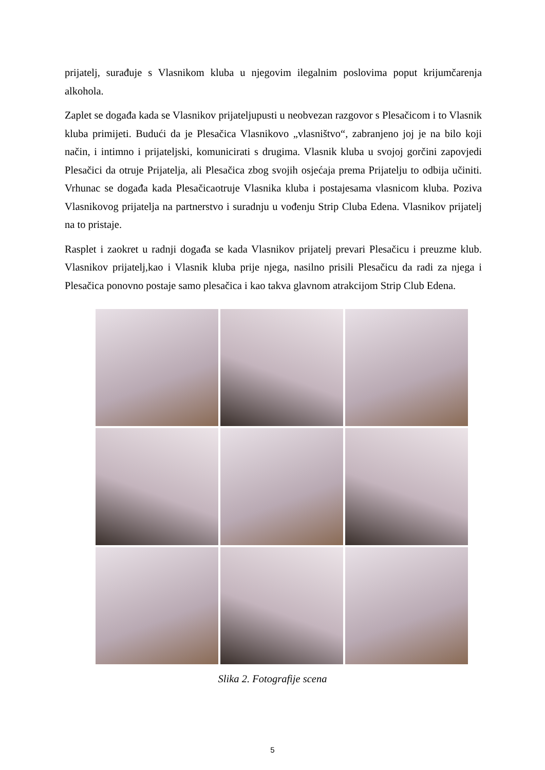prijatelj, surađuje s Vlasnikom kluba u njegovim ilegalnim poslovima poput krijumčarenja alkohola.
Zaplet se događa kada se Vlasnikov prijateljupusti u neobvezan razgovor s Plesačicom i to Vlasnik kluba primijeti. Budući da je Plesačica Vlasnikovo „vlasništvo“, zabranjeno joj je na bilo koji način, i intimno i prijateljski, komunicirati s drugima. Vlasnik kluba u svojoj gorčini zapovjedi Plesačici da otruje Prijatelja, ali Plesačica zbog svojih osjećaja prema Prijatelju to odbija učiniti. Vrhunac se događa kada Plesačicaotruje Vlasnika kluba i postajesama vlasnicom kluba. Poziva Vlasnikovog prijatelja na partnerstvo i suradnju u vođenju Strip Cluba Edena. Vlasnikov prijatelj na to pristaje.
Rasplet i zaokret u radnji događa se kada Vlasnikov prijatelj prevari Plesačicu i preuzme klub. Vlasnikov prijatelj,kao i Vlasnik kluba prije njega, nasilno prisili Plesačicu da radi za njega i Plesačica ponovno postaje samo plesačica i kao takva glavnom atrakcijom Strip Club Edena.
Slika 2. Fotografije scena
5